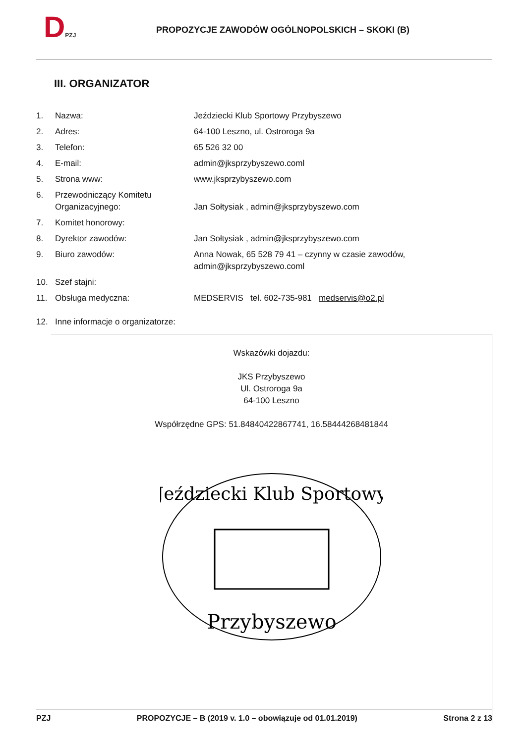DPZJ
PROPOZYCJE ZAWODÓW OGÓLNOPOLSKICH – SKOKI (B)
III. ORGANIZATOR
| 1. | Nazwa: | Jeździecki Klub Sportowy Przybyszewo |
| 2. | Adres: | 64-100 Leszno, ul. Ostroroga 9a |
| 3. | Telefon: | 65 526 32 00 |
| 4. | E-mail: | admin@jksprzybyszewo.coml |
| 5. | Strona www: | www.jksprzybyszewo.com |
| 6. | Przewodniczący Komitetu Organizacyjnego: | Jan Sołtysiak , admin@jksprzybyszewo.com |
| 7. | Komitet honorowy: | |
| 8. | Dyrektor zawodów: | Jan Sołtysiak , admin@jksprzybyszewo.com |
| 9. | Biuro zawodów: | Anna Nowak, 65 528 79 41 – czynny w czasie zawodów, admin@jksprzybyszewo.coml |
| 10. | Szef stajni: | |
| 11. | Obsługa medyczna: | MEDSERVIS tel. 602-735-981 medservis@o2.pl |
| 12. | Inne informacje o organizatorze: | |
Wskazówki dojazdu:
JKS Przybyszewo
Ul. Ostroroga 9a
64-100 Leszno
Współrzędne GPS: 51.84840422867741, 16.58444268481844
Jeździecki Klub Sportowy
Przybyszewo
PZJ PROPOZYCJE – B (2019 v. 1.0 – obowiązuje od 01.01.2019) Strona 2 z 13